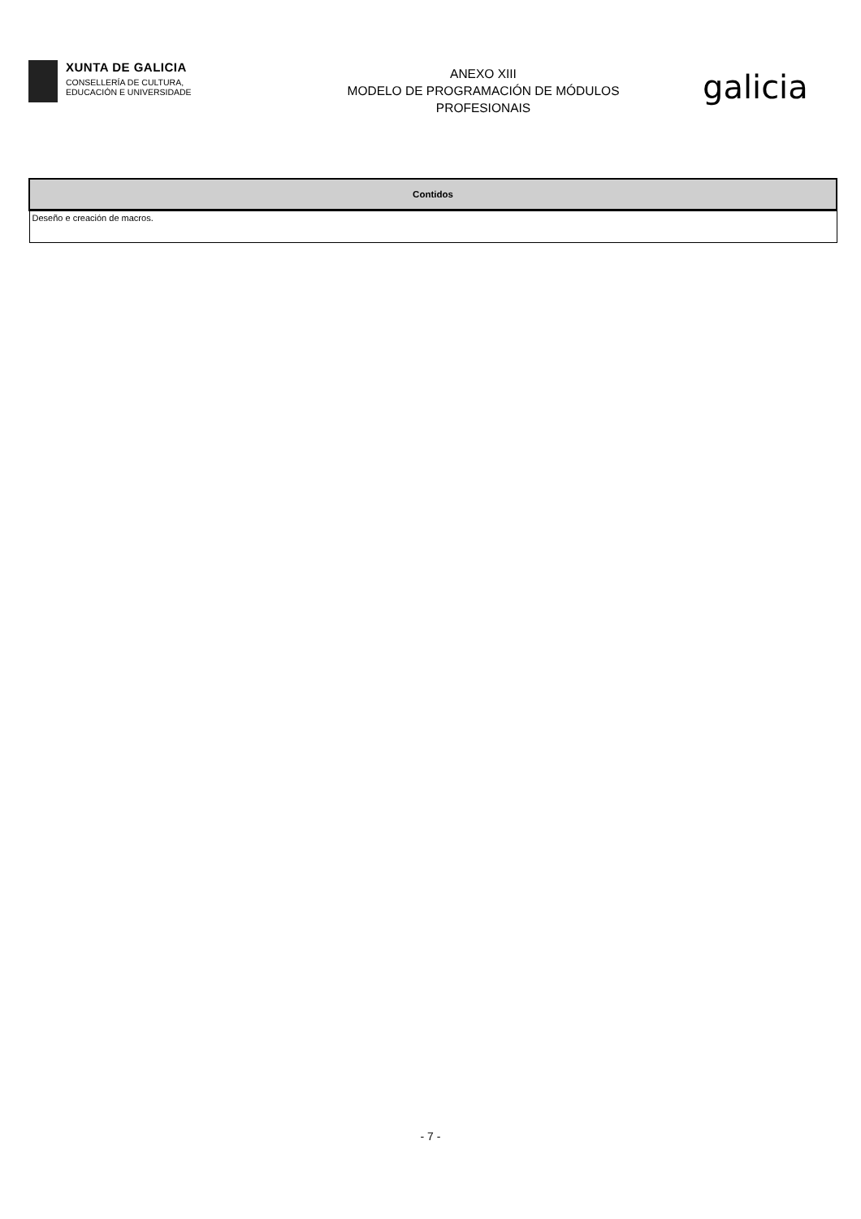XUNTA DE GALICIA
CONSELLERÍA DE CULTURA,
EDUCACIÓN E UNIVERSIDADE
ANEXO XIII
MODELO DE PROGRAMACIÓN DE MÓDULOS
PROFESIONAIS
galicia
| Contidos |
| --- |
| Deseño e creación de macros. |
- 7 -